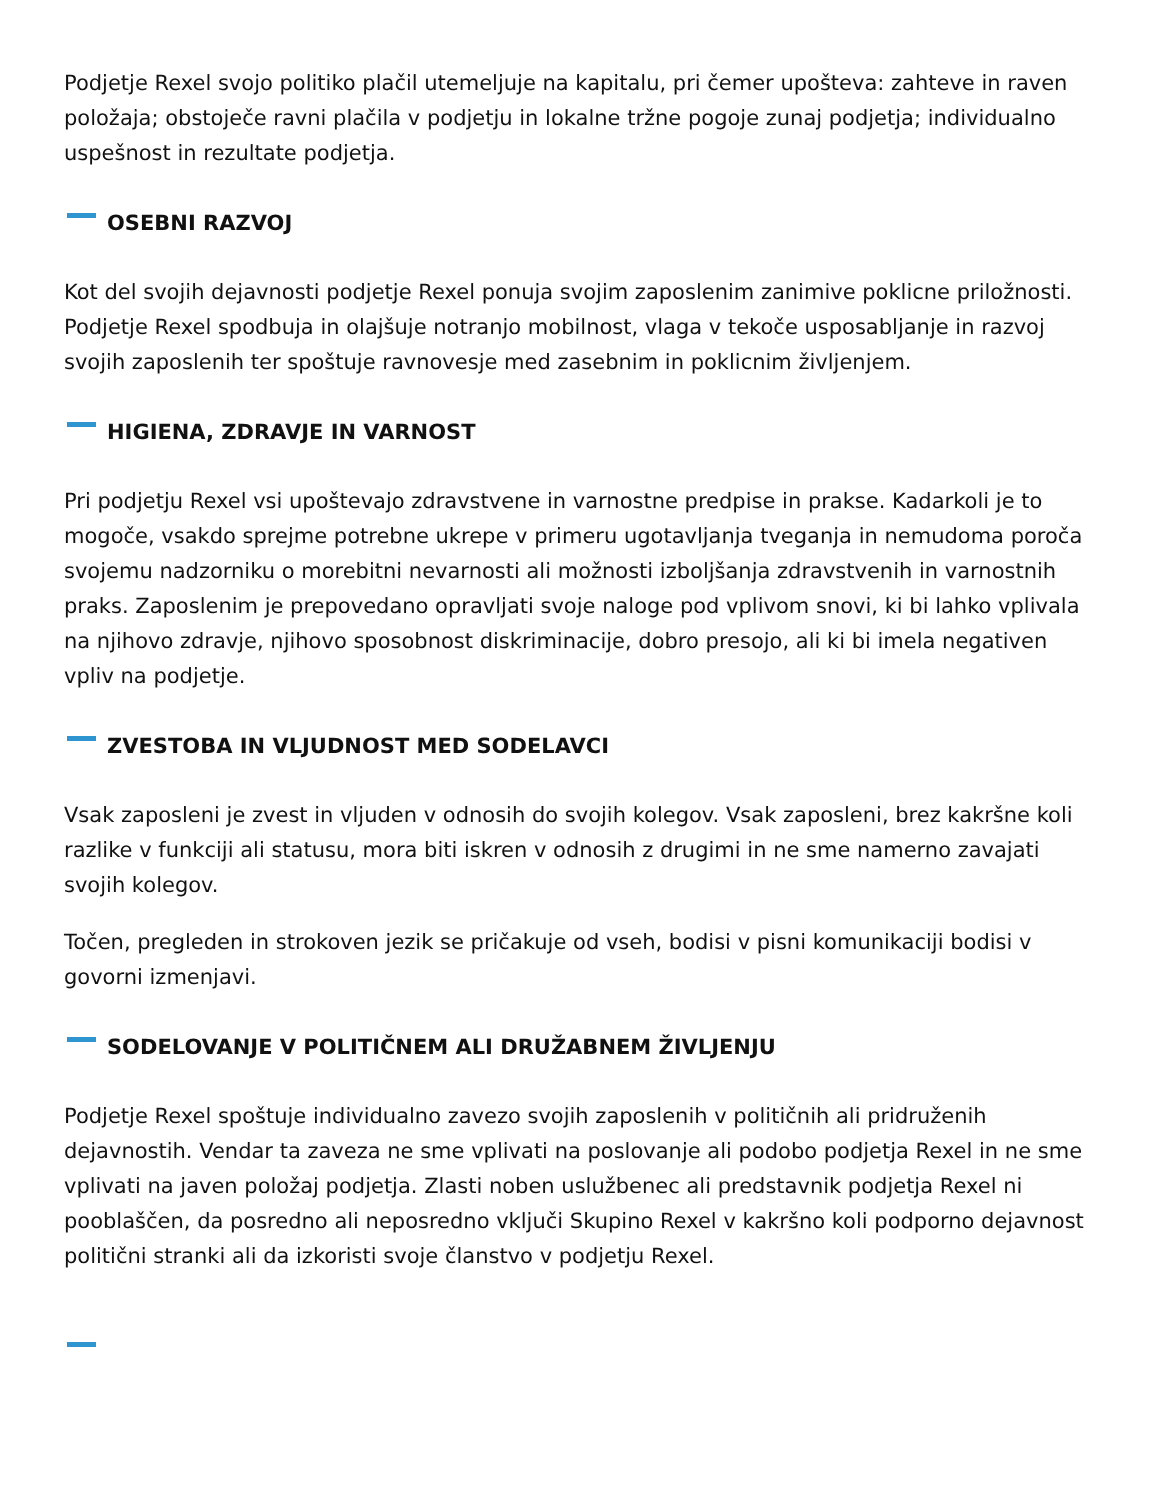Podjetje Rexel svojo politiko plačil utemeljuje na kapitalu, pri čemer upošteva: zahteve in raven položaja; obstoječe ravni plačila v podjetju in lokalne tržne pogoje zunaj podjetja; individualno uspešnost in rezultate podjetja.
OSEBNI RAZVOJ
Kot del svojih dejavnosti podjetje Rexel ponuja svojim zaposlenim zanimive poklicne priložnosti. Podjetje Rexel spodbuja in olajšuje notranjo mobilnost, vlaga v tekoče usposabljanje in razvoj svojih zaposlenih ter spoštuje ravnovesje med zasebnim in poklicnim življenjem.
HIGIENA, ZDRAVJE IN VARNOST
Pri podjetju Rexel vsi upoštevajo zdravstvene in varnostne predpise in prakse. Kadarkoli je to mogoče, vsakdo sprejme potrebne ukrepe v primeru ugotavljanja tveganja in nemudoma poroča svojemu nadzorniku o morebitni nevarnosti ali možnosti izboljšanja zdravstvenih in varnostnih praks. Zaposlenim je prepovedano opravljati svoje naloge pod vplivom snovi, ki bi lahko vplivala na njihovo zdravje, njihovo sposobnost diskriminacije, dobro presojo, ali ki bi imela negativen vpliv na podjetje.
ZVESTOBA IN VLJUDNOST MED SODELAVCI
Vsak zaposleni je zvest in vljuden v odnosih do svojih kolegov. Vsak zaposleni, brez kakršne koli razlike v funkciji ali statusu, mora biti iskren v odnosih z drugimi in ne sme namerno zavajati svojih kolegov.
Točen, pregleden in strokoven jezik se pričakuje od vseh, bodisi v pisni komunikaciji bodisi v govorni izmenjavi.
SODELOVANJE V POLITIČNEM ALI DRUŽABNEM ŽIVLJENJU
Podjetje Rexel spoštuje individualno zavezo svojih zaposlenih v političnih ali pridruženih dejavnostih. Vendar ta zaveza ne sme vplivati na poslovanje ali podobo podjetja Rexel in ne sme vplivati na javen položaj podjetja. Zlasti noben uslužbenec ali predstavnik podjetja Rexel ni pooblaščen, da posredno ali neposredno vključi Skupino Rexel v kakršno koli podporno dejavnost politični stranki ali da izkoristi svoje članstvo v podjetju Rexel.